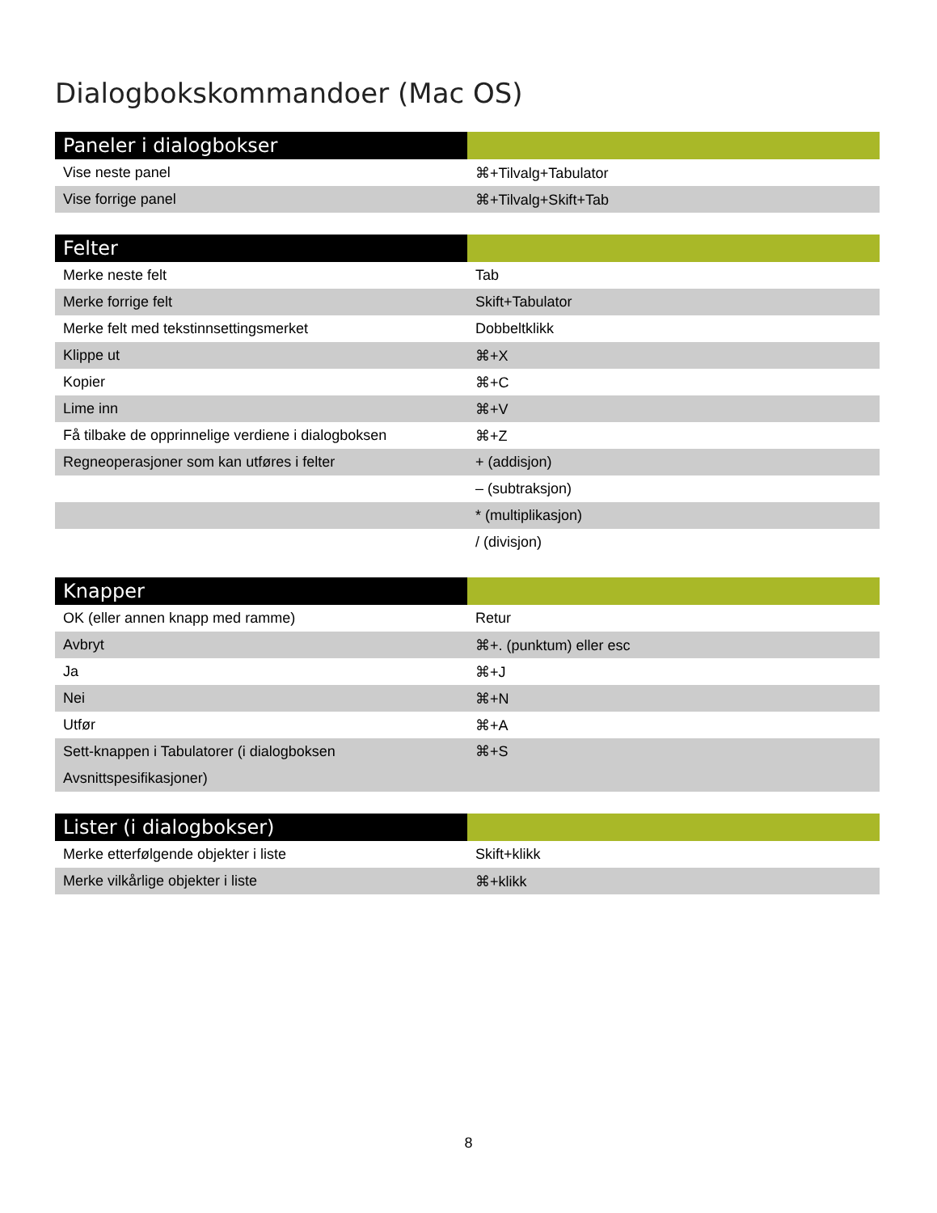Dialogbokskommandoer (Mac OS)
| Paneler i dialogbokser | |
| --- | --- |
| Vise neste panel | ⌘+Tilvalg+Tabulator |
| Vise forrige panel | ⌘+Tilvalg+Skift+Tab |
| Felter | |
| --- | --- |
| Merke neste felt | Tab |
| Merke forrige felt | Skift+Tabulator |
| Merke felt med tekstinnsettingsmerket | Dobbeltklikk |
| Klippe ut | ⌘+X |
| Kopier | ⌘+C |
| Lime inn | ⌘+V |
| Få tilbake de opprinnelige verdiene i dialogboksen | ⌘+Z |
| Regneoperasjoner som kan utføres i felter | + (addisjon) |
| | – (subtraksjon) |
| | * (multiplikasjon) |
| | / (divisjon) |
| Knapper | |
| --- | --- |
| OK (eller annen knapp med ramme) | Retur |
| Avbryt | ⌘+. (punktum) eller esc |
| Ja | ⌘+J |
| Nei | ⌘+N |
| Utfør | ⌘+A |
| Sett-knappen i Tabulatorer (i dialogboksen Avsnittspesifikasjoner) | ⌘+S |
| Lister (i dialogbokser) | |
| --- | --- |
| Merke etterfølgende objekter i liste | Skift+klikk |
| Merke vilkårlige objekter i liste | ⌘+klikk |
8